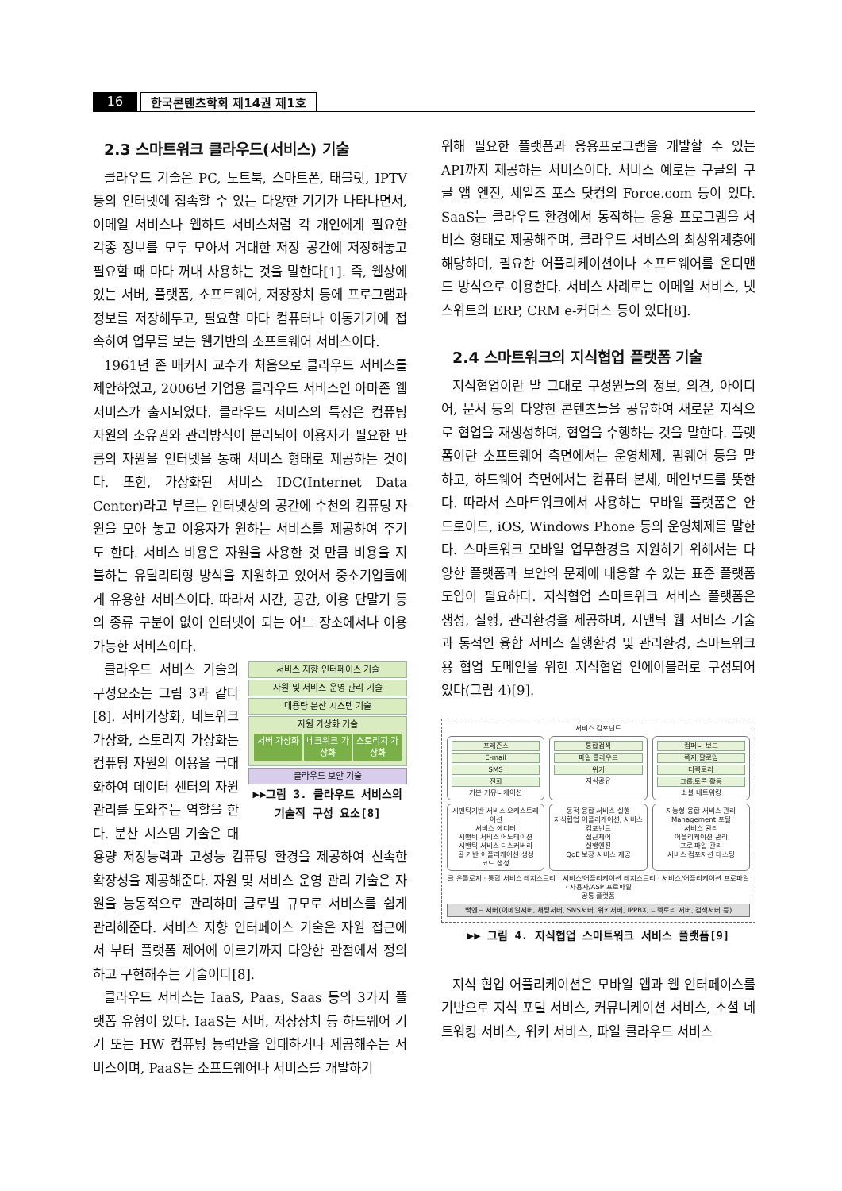16 한국콘텐츠학회 제14권 제1호
2.3 스마트워크 클라우드(서비스) 기술
클라우드 기술은 PC, 노트북, 스마트폰, 태블릿, IPTV 등의 인터넷에 접속할 수 있는 다양한 기기가 나타나면서, 이메일 서비스나 웹하드 서비스처럼 각 개인에게 필요한 각종 정보를 모두 모아서 거대한 저장 공간에 저장해놓고 필요할 때 마다 꺼내 사용하는 것을 말한다[1]. 즉, 웹상에 있는 서버, 플랫폼, 소프트웨어, 저장장치 등에 프로그램과 정보를 저장해두고, 필요할 마다 컴퓨터나 이동기기에 접속하여 업무를 보는 웹기반의 소프트웨어 서비스이다.
1961년 존 매커시 교수가 처음으로 클라우드 서비스를 제안하였고, 2006년 기업용 클라우드 서비스인 아마존 웹 서비스가 출시되었다. 클라우드 서비스의 특징은 컴퓨팅 자원의 소유권와 관리방식이 분리되어 이용자가 필요한 만큼의 자원을 인터넷을 통해 서비스 형태로 제공하는 것이다. 또한, 가상화된 서비스 IDC(Internet Data Center)라고 부르는 인터넷상의 공간에 수천의 컴퓨팅 자원을 모아 놓고 이용자가 원하는 서비스를 제공하여 주기도 한다. 서비스 비용은 자원을 사용한 것 만큼 비용을 지불하는 유틸리티형 방식을 지원하고 있어서 중소기업들에게 유용한 서비스이다. 따라서 시간, 공간, 이용 단말기 등의 종류 구분이 없이 인터넷이 되는 어느 장소에서나 이용가능한 서비스이다.
서비스 지향 인터페이스 기술
자원 및 서비스 운영 관리 기술
대용량 분산 시스템 기술
자원 가상화 기술
서버 가상화 네크워크 가상화 스토리지 가상화
클라우드 보안 기술
▶▶그림 3. 클라우드 서비스의 기술적 구성 요소[8]
클라우드 서비스 기술의 구성요소는 그림 3과 같다[8]. 서버가상화, 네트워크 가상화, 스토리지 가상화는 컴퓨팅 자원의 이용을 극대화하여 데이터 센터의 자원관리를 도와주는 역할을 한다. 분산 시스템 기술은 대용량 저장능력과 고성능 컴퓨팅 환경을 제공하여 신속한 확장성을 제공해준다. 자원 및 서비스 운영 관리 기술은 자원을 능동적으로 관리하며 글로벌 규모로 서비스를 쉽게 관리해준다. 서비스 지향 인터페이스 기술은 자원 접근에서 부터 플랫폼 제어에 이르기까지 다양한 관점에서 정의하고 구현해주는 기술이다[8].
클라우드 서비스는 IaaS, Paas, Saas 등의 3가지 플랫폼 유형이 있다. IaaS는 서버, 저장장치 등 하드웨어 기기 또는 HW 컴퓨팅 능력만을 임대하거나 제공해주는 서비스이며, PaaS는 소프트웨어나 서비스를 개발하기
위해 필요한 플랫폼과 응용프로그램을 개발할 수 있는 API까지 제공하는 서비스이다. 서비스 예로는 구글의 구글 앱 엔진, 세일즈 포스 닷컴의 Force.com 등이 있다. SaaS는 클라우드 환경에서 동작하는 응용 프로그램을 서비스 형태로 제공해주며, 클라우드 서비스의 최상위계층에 해당하며, 필요한 어플리케이션이나 소프트웨어를 온디맨드 방식으로 이용한다. 서비스 사례로는 이메일 서비스, 넷스위트의 ERP, CRM e-커머스 등이 있다[8].
2.4 스마트워크의 지식협업 플랫폼 기술
지식협업이란 말 그대로 구성원들의 정보, 의견, 아이디어, 문서 등의 다양한 콘텐츠들을 공유하여 새로운 지식으로 협업을 재생성하며, 협업을 수행하는 것을 말한다. 플랫폼이란 소프트웨어 측면에서는 운영체제, 펌웨어 등을 말하고, 하드웨어 측면에서는 컴퓨터 본체, 메인보드를 뜻한다. 따라서 스마트워크에서 사용하는 모바일 플랫폼은 안드로이드, iOS, Windows Phone 등의 운영체제를 말한다. 스마트워크 모바일 업무환경을 지원하기 위해서는 다양한 플랫폼과 보안의 문제에 대응할 수 있는 표준 플랫폼 도입이 필요하다. 지식협업 스마트워크 서비스 플랫폼은 생성, 실행, 관리환경을 제공하며, 시맨틱 웹 서비스 기술과 동적인 융합 서비스 실행환경 및 관리환경, 스마트워크용 협업 도메인을 위한 지식협업 인에이블러로 구성되어 있다(그림 4)[9].
서비스 컴포넌트
프레즌스
E-mail
SMS
전화
기본 커뮤니케이션
통합검색
파일 클라우드
위키
지식공유
컴퍼니 보드
쪽지,팔로잉
디렉토리
그룹,토론 활동
소셜 네트워킹
시맨틱기반 서비스 오케스트레이션
서비스 에디터
시맨틱 서비스 어노테이션
시맨틱 서비스 디스커버리
골 기반 어플리케이션 생성
코드 생성
동적 융합 서비스 실행
지식협업 어플리케이션, 서비스 컴포넌트
접근제어
실행엔진
QoE 보장 서비스 제공
지능형 융합 서비스 관리
Management 포털
서비스 관리
어플리케이션 관리
프로 파일 관리
서비스 컴포지션 테스팅
골 온톨로지 · 통합 서비스 레지스트리 · 서비스/어플리케이션 레지스트리 · 서비스/어플리케이션 프로파일 · 사용자/ASP 프로파일
공통 플랫폼
백엔드 서버(이메일서버, 채팅서버, SNS서버, 위키서버, IPPBX, 디렉토리 서버, 검색서버 등)
▶▶ 그림 4. 지식협업 스마트워크 서비스 플랫폼[9]
지식 협업 어플리케이션은 모바일 앱과 웹 인터페이스를 기반으로 지식 포털 서비스, 커뮤니케이션 서비스, 소셜 네트워킹 서비스, 위키 서비스, 파일 클라우드 서비스